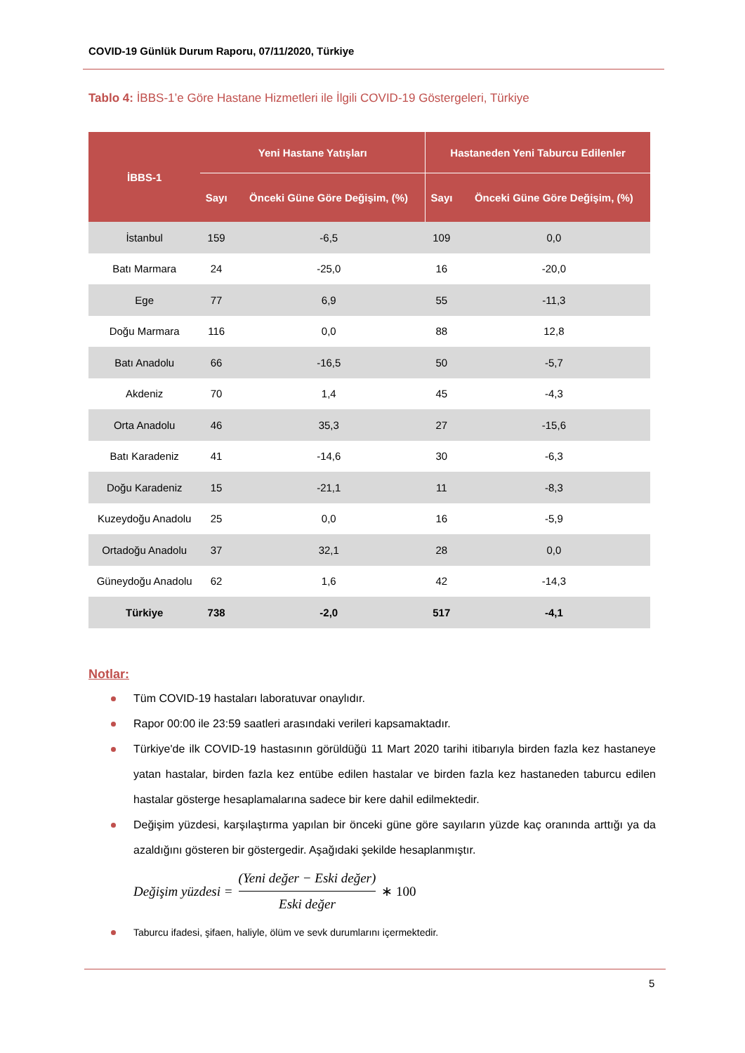COVID-19 Günlük Durum Raporu, 07/11/2020, Türkiye
Tablo 4: İBBS-1’e Göre Hastane Hizmetleri ile İlgili COVID-19 Göstergeleri, Türkiye
| İBBS-1 | Yeni Hastane Yatışları | | Hastaneden Yeni Taburcu Edilenler | |
| --- | --- | --- | --- | --- |
| | Sayı | Önceki Güne Göre Değişim, (%) | Sayı | Önceki Güne Göre Değişim, (%) |
| İstanbul | 159 | -6,5 | 109 | 0,0 |
| Batı Marmara | 24 | -25,0 | 16 | -20,0 |
| Ege | 77 | 6,9 | 55 | -11,3 |
| Doğu Marmara | 116 | 0,0 | 88 | 12,8 |
| Batı Anadolu | 66 | -16,5 | 50 | -5,7 |
| Akdeniz | 70 | 1,4 | 45 | -4,3 |
| Orta Anadolu | 46 | 35,3 | 27 | -15,6 |
| Batı Karadeniz | 41 | -14,6 | 30 | -6,3 |
| Doğu Karadeniz | 15 | -21,1 | 11 | -8,3 |
| Kuzeydoğu Anadolu | 25 | 0,0 | 16 | -5,9 |
| Ortadoğu Anadolu | 37 | 32,1 | 28 | 0,0 |
| Güneydoğu Anadolu | 62 | 1,6 | 42 | -14,3 |
| Türkiye | 738 | -2,0 | 517 | -4,1 |
Notlar:
Tüm COVID-19 hastaları laboratuvar onaylıdır.
Rapor 00:00 ile 23:59 saatleri arasındaki verileri kapsamaktadır.
Türkiye'de ilk COVID-19 hastasının görüldüğü 11 Mart 2020 tarihi itibarıyla birden fazla kez hastaneye yatan hastalar, birden fazla kez entübe edilen hastalar ve birden fazla kez hastaneden taburcu edilen hastalar gösterge hesaplamalarına sadece bir kere dahil edilmektedir.
Değişim yüzdesi, karşılaştırma yapılan bir önceki güne göre sayıların yüzde kaç oranında arttığı ya da azaldığını gösteren bir göstergedir. Aşağıdaki şekilde hesaplanmıştır.
Değişim yüzdesi = (Yeni değer − Eski değer) Eski değer ∗ 100
Taburcu ifadesi, şifaen, haliyle, ölüm ve sevk durumlarını içermektedir.
5